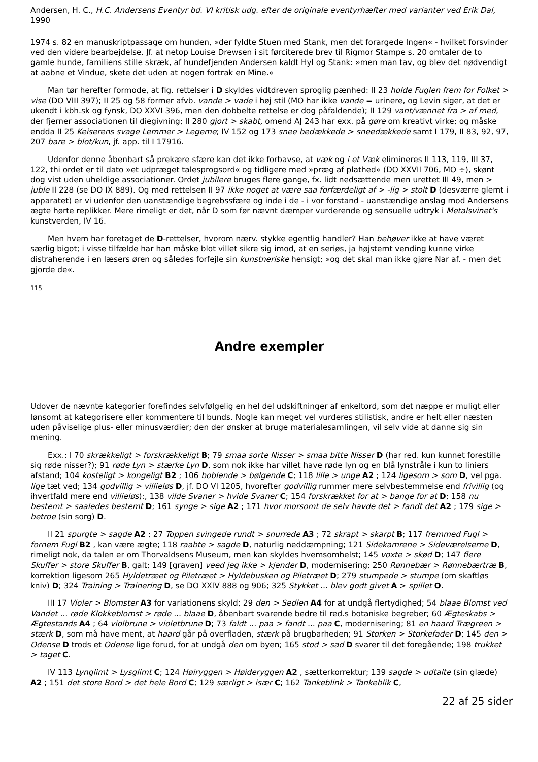Andersen, H. C., H.C. Andersens Eventyr bd. VI kritisk udg. efter de originale eventyrhæfter med varianter ved Erik Dal, 1990
1974 s. 82 en manuskriptpassage om hunden, »der fyldte Stuen med Stank, men det forargede Ingen« - hvilket forsvinder ved den videre bearbejdelse. Jf. at netop Louise Drewsen i sit førciterede brev til Rigmor Stampe s. 20 omtaler de to gamle hunde, familiens stille skræk, af hundefjenden Andersen kaldt Hyl og Stank: »men man tav, og blev det nødvendigt at aabne et Vindue, skete det uden at nogen fortrak en Mine.«
Man tør herefter formode, at fig. rettelser i D skyldes vidtdreven sproglig pænhed: II 23 holde Fuglen frem for Folket > vise (DO VIII 397); II 25 og 58 former afvb. vande > vade i høj stil (MO har ikke vande = urinere, og Levin siger, at det er ukendt i kbh.sk og fynsk, DO XXVI 396, men den dobbelte rettelse er dog påfaldende); II 129 vant/vænnet fra > af med, der fjerner associationen til diegivning; II 280 gjort > skabt, omend AJ 243 har exx. på gøre om kreativt virke; og måske endda II 25 Keiserens svage Lemmer > Legeme; IV 152 og 173 snee bedækkede > sneedækkede samt I 179, II 83, 92, 97, 207 bare > blot/kun, jf. app. til I 17916.
Udenfor denne åbenbart så prekære sfære kan det ikke forbavse, at væk og i et Væk elimineres II 113, 119, III 37, 122, thi ordet er til dato »et udpræget talesprogsord« og tidligere med »præg af plathed« (DO XXVII 706, MO ÷), skønt dog vist uden uheldige associationer. Ordet jubilere bruges flere gange, fx. lidt nedsættende men urettet III 49, men > juble II 228 (se DO IX 889). Og med rettelsen II 97 ikke noget at være saa forfærdeligt af > -lig > stolt D (desværre glemt i apparatet) er vi udenfor den uanstændige begrebssfære og inde i de - i vor forstand - uanstændige anslag mod Andersens ægte hørte replikker. Mere rimeligt er det, når D som før nævnt dæmper vurderende og sensuelle udtryk i Metalsvinet's kunstverden, IV 16.
Men hvem har foretaget de D-rettelser, hvorom nærv. stykke egentlig handler? Han behøver ikke at have været særlig bigot; i visse tilfælde har han måske blot villet sikre sig imod, at en seriøs, ja højstemt vending kunne virke distraherende i en læsers øren og således forfejle sin kunstneriske hensigt; »og det skal man ikke gjøre Nar af. - men det gjorde de«.
115
Andre exempler
Udover de nævnte kategorier forefindes selvfølgelig en hel del udskiftninger af enkeltord, som det næppe er muligt eller lønsomt at kategorisere eller kommentere til bunds. Nogle kan meget vel vurderes stilistisk, andre er helt eller næsten uden påviselige plus- eller minusværdier; den der ønsker at bruge materialesamlingen, vil selv vide at danne sig sin mening.
Exx.: I 70 skrækkeligt > forskrækkeligt B; 79 smaa sorte Nisser > smaa bitte Nisser D (har red. kun kunnet forestille sig røde nisser?); 91 røde Lyn > stærke Lyn D, som nok ikke har villet have røde lyn og en blå lynstråle i kun to liniers afstand; 104 kosteligt > kongeligt B2 ; 106 boblende > bølgende C; 118 lille > unge A2 ; 124 ligesom > som D, vel pga. lige tæt ved; 134 godvillig > villieløs D, jf. DO VI 1205, hvorefter godvillig rummer mere selvbestemmelse end frivillig (og ihvertfald mere end villieløs):, 138 vilde Svaner > hvide Svaner C; 154 forskrækket for at > bange for at D; 158 nu bestemt > saaledes bestemt D; 161 synge > sige A2 ; 171 hvor morsomt de selv havde det > fandt det A2 ; 179 sige > betroe (sin sorg) D.
II 21 spurgte > sagde A2 ; 27 Toppen svingede rundt > snurrede A3 ; 72 skrapt > skarpt B; 117 fremmed Fugl > fornem Fugl B2 , kan være ægte; 118 raabte > sagde D, naturlig neddæmpning; 121 Sidekamrene > Sideværelserne D, rimeligt nok, da talen er om Thorvaldsens Museum, men kan skyldes hvemsomhelst; 145 voxte > skød D; 147 flere Skuffer > store Skuffer B, galt; 149 [graven] veed jeg ikke > kjender D, modernisering; 250 Rønnebær > Rønnebærtræ B, korrektion ligesom 265 Hyldetræet og Piletræet > Hyldebusken og Piletræet D; 279 stumpede > stumpe (om skaftløs kniv) D; 324 Training > Trainering D, se DO XXIV 888 og 906; 325 Stykket ... blev godt givet A > spillet O.
III 17 Violer > Blomster A3 for variationens skyld; 29 den > Sedlen A4 for at undgå flertydighed; 54 blaae Blomst ved Vandet ... røde Klokkeblomst > røde ... blaae D, åbenbart svarende bedre til red.s botaniske begreber; 60 Ægteskabs > Ægtestands A4 ; 64 violbrune > violetbrune D; 73 faldt ... paa > fandt ... paa C, modernisering; 81 en haard Trægreen > stærk D, som må have ment, at haard går på overfladen, stærk på brugbarheden; 91 Storken > Storkefader D; 145 den > Odense D trods et Odense lige forud, for at undgå den om byen; 165 stod > sad D svarer til det foregående; 198 trukket > taget C.
IV 113 Lynglimt > Lysglimt C; 124 Høiryggen > Høideryggen A2 , sætterkorrektur; 139 sagde > udtalte (sin glæde) A2 ; 151 det store Bord > det hele Bord C; 129 særligt > især C; 162 Tankeblink > Tankeblik C,
22 af 25 sider